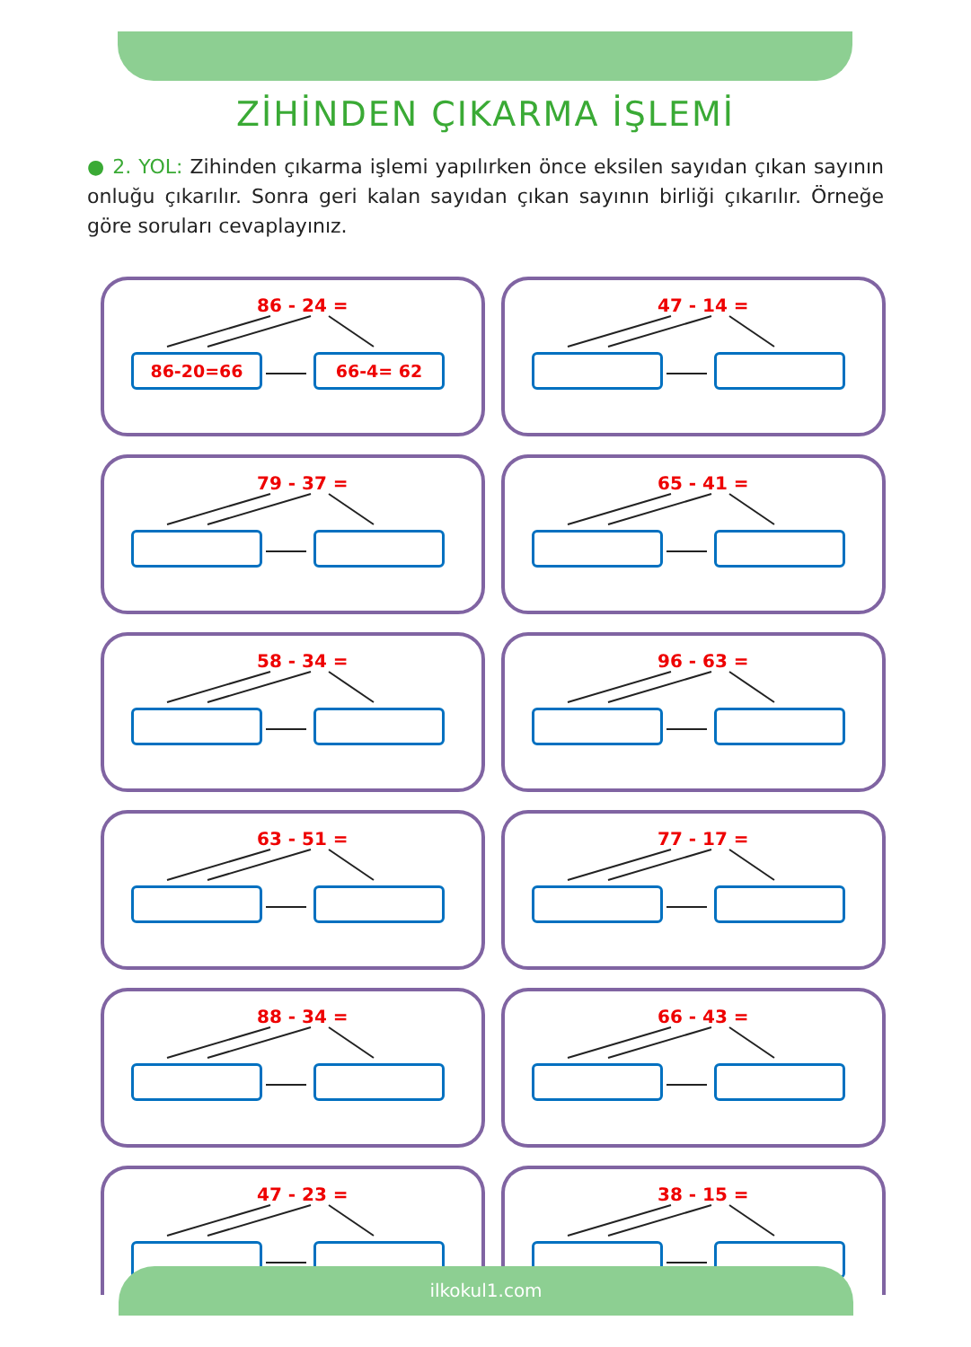ZİHİNDEN ÇIKARMA İŞLEMİ
● 2. YOL: Zihinden çıkarma işlemi yapılırken önce eksilen sayıdan çıkan sayının onluğu çıkarılır. Sonra geri kalan sayıdan çıkan sayının birliği çıkarılır. Örneğe göre soruları cevaplayınız.
86 - 24 =
86-20=66 66-4= 62
47 - 14 =
79 - 37 =
65 - 41 =
58 - 34 =
96 - 63 =
63 - 51 =
77 - 17 =
88 - 34 =
66 - 43 =
47 - 23 =
38 - 15 =
ilkokul1.com